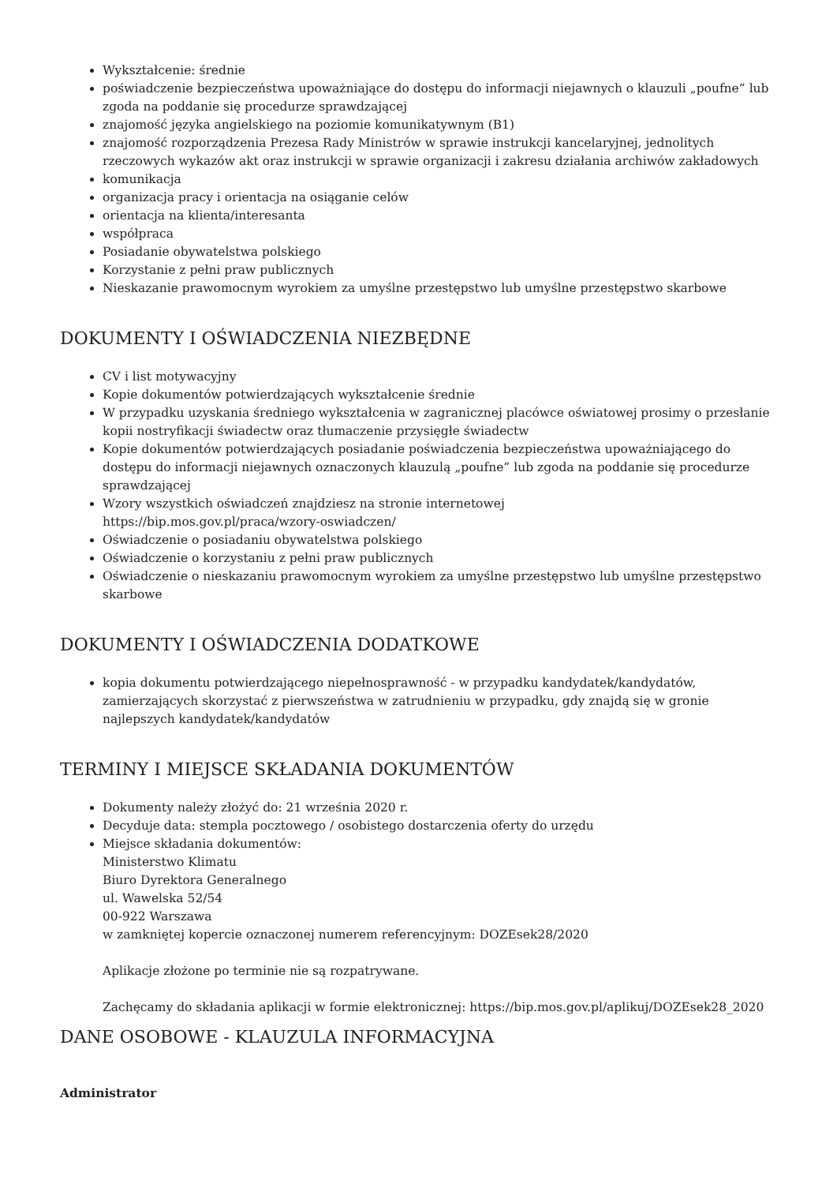Wykształcenie: średnie
poświadczenie bezpieczeństwa upoważniające do dostępu do informacji niejawnych o klauzuli „poufne” lub zgoda na poddanie się procedurze sprawdzającej
znajomość języka angielskiego na poziomie komunikatywnym (B1)
znajomość rozporządzenia Prezesa Rady Ministrów w sprawie instrukcji kancelaryjnej, jednolitych rzeczowych wykazów akt oraz instrukcji w sprawie organizacji i zakresu działania archiwów zakładowych
komunikacja
organizacja pracy i orientacja na osiąganie celów
orientacja na klienta/interesanta
współpraca
Posiadanie obywatelstwa polskiego
Korzystanie z pełni praw publicznych
Nieskazanie prawomocnym wyrokiem za umyślne przestępstwo lub umyślne przestępstwo skarbowe
DOKUMENTY I OŚWIADCZENIA NIEZBĘDNE
CV i list motywacyjny
Kopie dokumentów potwierdzających wykształcenie średnie
W przypadku uzyskania średniego wykształcenia w zagranicznej placówce oświatowej prosimy o przesłanie kopii nostryfikacji świadectw oraz tłumaczenie przysięgłe świadectw
Kopie dokumentów potwierdzających posiadanie poświadczenia bezpieczeństwa upoważniającego do dostępu do informacji niejawnych oznaczonych klauzulą „poufne” lub zgoda na poddanie się procedurze sprawdzającej
Wzory wszystkich oświadczeń znajdziesz na stronie internetowej
https://bip.mos.gov.pl/praca/wzory-oswiadczen/
Oświadczenie o posiadaniu obywatelstwa polskiego
Oświadczenie o korzystaniu z pełni praw publicznych
Oświadczenie o nieskazaniu prawomocnym wyrokiem za umyślne przestępstwo lub umyślne przestępstwo skarbowe
DOKUMENTY I OŚWIADCZENIA DODATKOWE
kopia dokumentu potwierdzającego niepełnosprawność - w przypadku kandydatek/kandydatów, zamierzających skorzystać z pierwszeństwa w zatrudnieniu w przypadku, gdy znajdą się w gronie najlepszych kandydatek/kandydatów
TERMINY I MIEJSCE SKŁADANIA DOKUMENTÓW
Dokumenty należy złożyć do: 21 września 2020 r.
Decyduje data: stempla pocztowego / osobistego dostarczenia oferty do urzędu
Miejsce składania dokumentów:
Ministerstwo Klimatu
Biuro Dyrektora Generalnego
ul. Wawelska 52/54
00-922 Warszawa
w zamkniętej kopercie oznaczonej numerem referencyjnym: DOZEsek28/2020
Aplikacje złożone po terminie nie są rozpatrywane.
Zachęcamy do składania aplikacji w formie elektronicznej: https://bip.mos.gov.pl/aplikuj/DOZEsek28_2020
DANE OSOBOWE - KLAUZULA INFORMACYJNA
Administrator